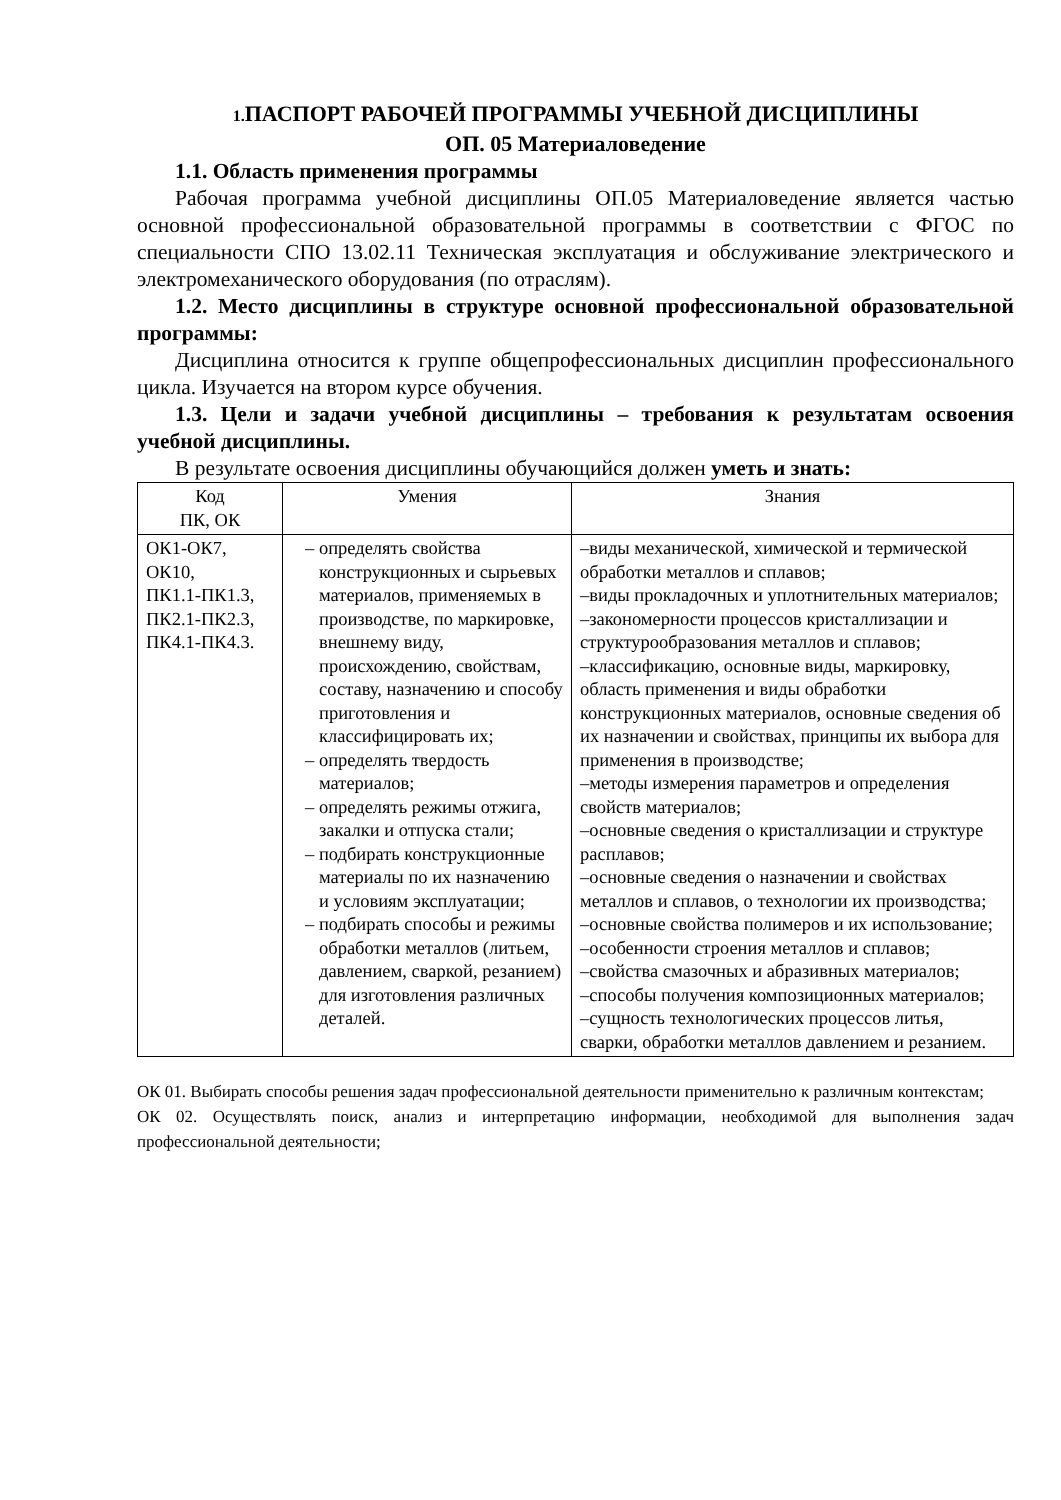1. ПАСПОРТ РАБОЧЕЙ ПРОГРАММЫ УЧЕБНОЙ ДИСЦИПЛИНЫ
ОП. 05 Материаловедение
1.1. Область применения программы
Рабочая программа учебной дисциплины ОП.05 Материаловедение является частью основной профессиональной образовательной программы в соответствии с ФГОС по специальности СПО 13.02.11 Техническая эксплуатация и обслуживание электрического и электромеханического оборудования (по отраслям).
1.2. Место дисциплины в структуре основной профессиональной образовательной программы:
Дисциплина относится к группе общепрофессиональных дисциплин профессионального цикла. Изучается на втором курсе обучения.
1.3. Цели и задачи учебной дисциплины – требования к результатам освоения учебной дисциплины.
В результате освоения дисциплины обучающийся должен уметь и знать:
| Код ПК, ОК | Умения | Знания |
| --- | --- | --- |
| ОК1-ОК7, ОК10, ПК1.1-ПК1.3, ПК2.1-ПК2.3, ПК4.1-ПК4.3. | – определять свойства конструкционных и сырьевых материалов, применяемых в производстве, по маркировке, внешнему виду, происхождению, свойствам, составу, назначению и способу приготовления и классифицировать их; – определять твердость материалов; – определять режимы отжига, закалки и отпуска стали; – подбирать конструкционные материалы по их назначению и условиям эксплуатации; – подбирать способы и режимы обработки металлов (литьем, давлением, сваркой, резанием) для изготовления различных деталей. | –виды механической, химической и термической обработки металлов и сплавов; –виды прокладочных и уплотнительных материалов; –закономерности процессов кристаллизации и структурообразования металлов и сплавов; –классификацию, основные виды, маркировку, область применения и виды обработки конструкционных материалов, основные сведения об их назначении и свойствах, принципы их выбора для применения в производстве; –методы измерения параметров и определения свойств материалов; –основные сведения о кристаллизации и структуре расплавов; –основные сведения о назначении и свойствах металлов и сплавов, о технологии их производства; –основные свойства полимеров и их использование; –особенности строения металлов и сплавов; –свойства смазочных и абразивных материалов; –способы получения композиционных материалов; –сущность технологических процессов литья, сварки, обработки металлов давлением и резанием. |
ОК 01. Выбирать способы решения задач профессиональной деятельности применительно к различным контекстам;
ОК 02. Осуществлять поиск, анализ и интерпретацию информации, необходимой для выполнения задач профессиональной деятельности;